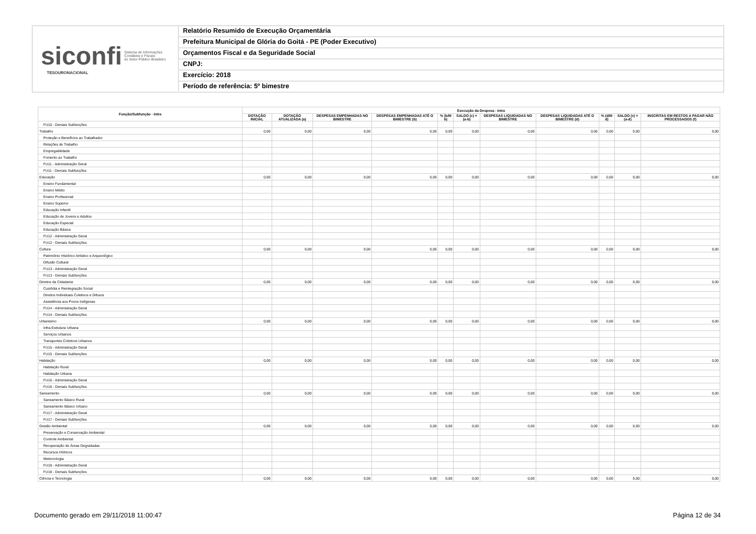siconfi Sistema de Informações
Contábeis e Fiscais
do Setor Público Brasileiro
TESOURONACIONAL
Relatório Resumido de Execução Orçamentária
Prefeitura Municipal de Glória do Goitá - PE (Poder Executivo)
Orçamentos Fiscal e da Seguridade Social
CNPJ:
Exercício: 2018
Período de referência: 5º bimestre
| Função/Subfunção - Intra | Execução da Despesa - Intra | | | | | | | | | | |
| --- | --- | --- | --- | --- | --- | --- | --- | --- | --- | --- | --- |
| | DOTAÇÃO INICIAL | DOTAÇÃO ATUALIZADA (a) | DESPESAS EMPENHADAS NO BIMESTRE | DESPESAS EMPENHADAS ATÉ O BIMESTRE (b) | % (b/III b) | SALDO (c) = (a-b) | DESPESAS LIQUIDADAS NO BIMESTRE | DESPESAS LIQUIDADAS ATÉ O BIMESTRE (d) | % (d/III d) | SALDO (e) = (a-d) | INSCRITAS EM RESTOS A PAGAR NÃO PROCESSADOS (f) |
| FU10 - Demais Subfunções | | | | | | | | | | | |
| Trabalho | 0,00 | 0,00 | 0,00 | 0,00 | 0,00 | 0,00 | 0,00 | 0,00 | 0,00 | 0,00 | 0,00 |
| Proteção e Benefícios ao Trabalhador | | | | | | | | | | | |
| Relações de Trabalho | | | | | | | | | | | |
| Empregabilidade | | | | | | | | | | | |
| Fomento ao Trabalho | | | | | | | | | | | |
| FU11 - Administração Geral | | | | | | | | | | | |
| FU11 - Demais Subfunções | | | | | | | | | | | |
| Educação | 0,00 | 0,00 | 0,00 | 0,00 | 0,00 | 0,00 | 0,00 | 0,00 | 0,00 | 0,00 | 0,00 |
| Ensino Fundamental | | | | | | | | | | | |
| Ensino Médio | | | | | | | | | | | |
| Ensino Profissional | | | | | | | | | | | |
| Ensino Superior | | | | | | | | | | | |
| Educação Infantil | | | | | | | | | | | |
| Educação de Jovens e Adultos | | | | | | | | | | | |
| Educação Especial | | | | | | | | | | | |
| Educação Básica | | | | | | | | | | | |
| FU12 - Administração Geral | | | | | | | | | | | |
| FU12 - Demais Subfunções | | | | | | | | | | | |
| Cultura | 0,00 | 0,00 | 0,00 | 0,00 | 0,00 | 0,00 | 0,00 | 0,00 | 0,00 | 0,00 | 0,00 |
| Patrimônio Histórico Artístico e Arqueológico | | | | | | | | | | | |
| Difusão Cultural | | | | | | | | | | | |
| FU13 - Administração Geral | | | | | | | | | | | |
| FU13 - Demais Subfunções | | | | | | | | | | | |
| Direitos da Cidadania | 0,00 | 0,00 | 0,00 | 0,00 | 0,00 | 0,00 | 0,00 | 0,00 | 0,00 | 0,00 | 0,00 |
| Custódia e Reintegração Social | | | | | | | | | | | |
| Direitos Individuais Coletivos e Difusos | | | | | | | | | | | |
| Assistência aos Povos Indígenas | | | | | | | | | | | |
| FU14 - Administração Geral | | | | | | | | | | | |
| FU14 - Demais Subfunções | | | | | | | | | | | |
| Urbanismo | 0,00 | 0,00 | 0,00 | 0,00 | 0,00 | 0,00 | 0,00 | 0,00 | 0,00 | 0,00 | 0,00 |
| Infra-Estrutura Urbana | | | | | | | | | | | |
| Serviços Urbanos | | | | | | | | | | | |
| Transportes Coletivos Urbanos | | | | | | | | | | | |
| FU15 - Administração Geral | | | | | | | | | | | |
| FU15 - Demais Subfunções | | | | | | | | | | | |
| Habitação | 0,00 | 0,00 | 0,00 | 0,00 | 0,00 | 0,00 | 0,00 | 0,00 | 0,00 | 0,00 | 0,00 |
| Habitação Rural | | | | | | | | | | | |
| Habitação Urbana | | | | | | | | | | | |
| FU16 - Administração Geral | | | | | | | | | | | |
| FU16 - Demais Subfunções | | | | | | | | | | | |
| Saneamento | 0,00 | 0,00 | 0,00 | 0,00 | 0,00 | 0,00 | 0,00 | 0,00 | 0,00 | 0,00 | 0,00 |
| Saneamento Básico Rural | | | | | | | | | | | |
| Saneamento Básico Urbano | | | | | | | | | | | |
| FU17 - Administração Geral | | | | | | | | | | | |
| FU17 - Demais Subfunções | | | | | | | | | | | |
| Gestão Ambiental | 0,00 | 0,00 | 0,00 | 0,00 | 0,00 | 0,00 | 0,00 | 0,00 | 0,00 | 0,00 | 0,00 |
| Preservação e Conservação Ambiental | | | | | | | | | | | |
| Controle Ambiental | | | | | | | | | | | |
| Recuperação de Áreas Degradadas | | | | | | | | | | | |
| Recursos Hídricos | | | | | | | | | | | |
| Meteorologia | | | | | | | | | | | |
| FU18 - Administração Geral | | | | | | | | | | | |
| FU18 - Demais Subfunções | | | | | | | | | | | |
| Ciência e Tecnologia | 0,00 | 0,00 | 0,00 | 0,00 | 0,00 | 0,00 | 0,00 | 0,00 | 0,00 | 0,00 | 0,00 |
Documento gerado em 29/11/2018 11:00:47
Página 12 de 34